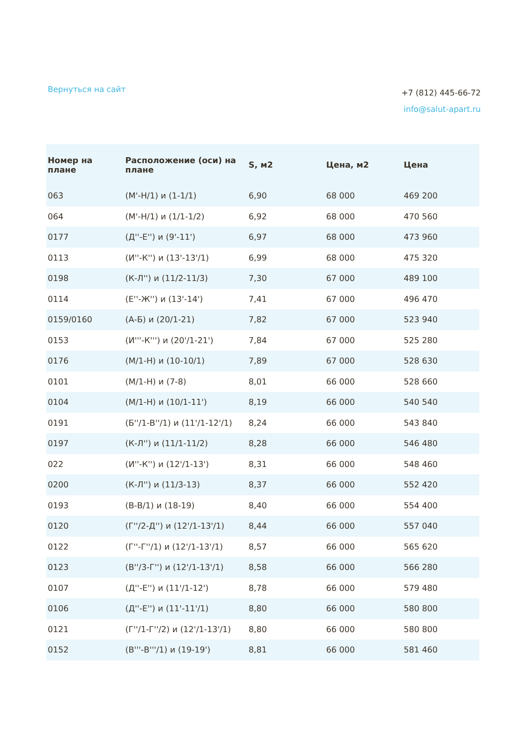Вернуться на сайт
+7 (812) 445-66-72
info@salut-apart.ru
| Номер на плане | Расположение (оси) на плане | S, м2 | Цена, м2 | Цена |
| --- | --- | --- | --- | --- |
| 063 | (М'-Н/1) и (1-1/1) | 6,90 | 68 000 | 469 200 |
| 064 | (М'-Н/1) и (1/1-1/2) | 6,92 | 68 000 | 470 560 |
| 0177 | (Д''-Е'') и (9'-11') | 6,97 | 68 000 | 473 960 |
| 0113 | (И''-К'') и (13'-13'/1) | 6,99 | 68 000 | 475 320 |
| 0198 | (К-Л'') и (11/2-11/3) | 7,30 | 67 000 | 489 100 |
| 0114 | (Е''-Ж'') и (13'-14') | 7,41 | 67 000 | 496 470 |
| 0159/0160 | (А-Б) и (20/1-21) | 7,82 | 67 000 | 523 940 |
| 0153 | (И'''-К''') и (20'/1-21') | 7,84 | 67 000 | 525 280 |
| 0176 | (М/1-Н) и (10-10/1) | 7,89 | 67 000 | 528 630 |
| 0101 | (М/1-Н) и (7-8) | 8,01 | 66 000 | 528 660 |
| 0104 | (М/1-Н) и (10/1-11') | 8,19 | 66 000 | 540 540 |
| 0191 | (Б''/1-В''/1) и (11'/1-12'/1) | 8,24 | 66 000 | 543 840 |
| 0197 | (К-Л'') и (11/1-11/2) | 8,28 | 66 000 | 546 480 |
| 022 | (И''-К'') и (12'/1-13') | 8,31 | 66 000 | 548 460 |
| 0200 | (К-Л'') и (11/3-13) | 8,37 | 66 000 | 552 420 |
| 0193 | (В-В/1) и (18-19) | 8,40 | 66 000 | 554 400 |
| 0120 | (Г''/2-Д'') и (12'/1-13'/1) | 8,44 | 66 000 | 557 040 |
| 0122 | (Г''-Г''/1) и (12'/1-13'/1) | 8,57 | 66 000 | 565 620 |
| 0123 | (В''/3-Г'') и (12'/1-13'/1) | 8,58 | 66 000 | 566 280 |
| 0107 | (Д''-Е'') и (11'/1-12') | 8,78 | 66 000 | 579 480 |
| 0106 | (Д''-Е'') и (11'-11'/1) | 8,80 | 66 000 | 580 800 |
| 0121 | (Г''/1-Г''/2) и (12'/1-13'/1) | 8,80 | 66 000 | 580 800 |
| 0152 | (В'''-В'''/1) и (19-19') | 8,81 | 66 000 | 581 460 |